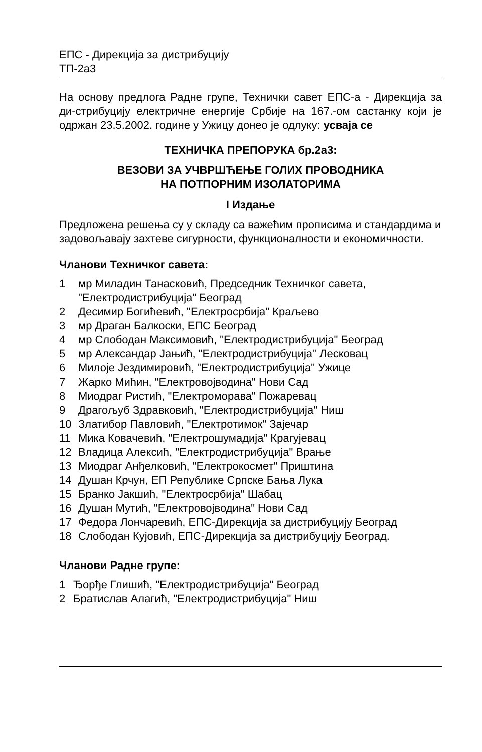ЕПС - Дирекција за дистрибуцију
ТП-2а3
На основу предлога Радне групе, Технички савет ЕПС-а - Дирекција за ди-стрибуцију електричне енергије Србије на 167.-ом састанку који је одржан 23.5.2002. године у Ужицу донео је одлуку: усваја се
ТЕХНИЧКА ПРЕПОРУКА бр.2а3:
ВЕЗОВИ ЗА УЧВРШЋЕЊЕ ГОЛИХ ПРОВОДНИКА
НА ПОТПОРНИМ ИЗОЛАТОРИМА
I Издање
Предложена решења су у складу са важећим прописима и стандардима и задовољавају захтеве сигурности, функционалности и економичности.
Чланови Техничког савета:
1 мр Миладин Танасковић, Председник Техничког савета, "Електродистрибуција" Београд
2 Десимир Богићевић, "Електросрбија" Краљево
3 мр Драган Балкоски, ЕПС Београд
4 мр Слободан Максимовић, "Електродистрибуција" Београд
5 мр Александар Јањић, "Електродистрибуција" Лесковац
6 Милоје Јездимировић, "Електродистрибуција" Ужице
7 Жарко Мићин, "Електровојводина" Нови Сад
8 Миодраг Ристић, "Електроморава" Пожаревац
9 Драгољуб Здравковић, "Електродистрибуција" Ниш
10 Златибор Павловић, "Електротимок" Зајечар
11 Мика Ковачевић, "Електрошумадија" Крагујевац
12 Владица Алексић, "Електродистрибуција" Врање
13 Миодраг Анђелковић, "Електрокосмет" Приштина
14 Душан Крчун, ЕП Републике Српске Бања Лука
15 Бранко Јакшић, "Електросрбија" Шабац
16 Душан Мутић, "Електровојводина" Нови Сад
17 Федора Лончаревић, ЕПС-Дирекција за дистрибуцију Београд
18 Слободан Кујовић, ЕПС-Дирекција за дистрибуцију Београд.
Чланови Радне групе:
1 Ђорђе Глишић, "Електродистрибуција" Београд
2 Братислав Алагић, "Електродистрибуција" Ниш